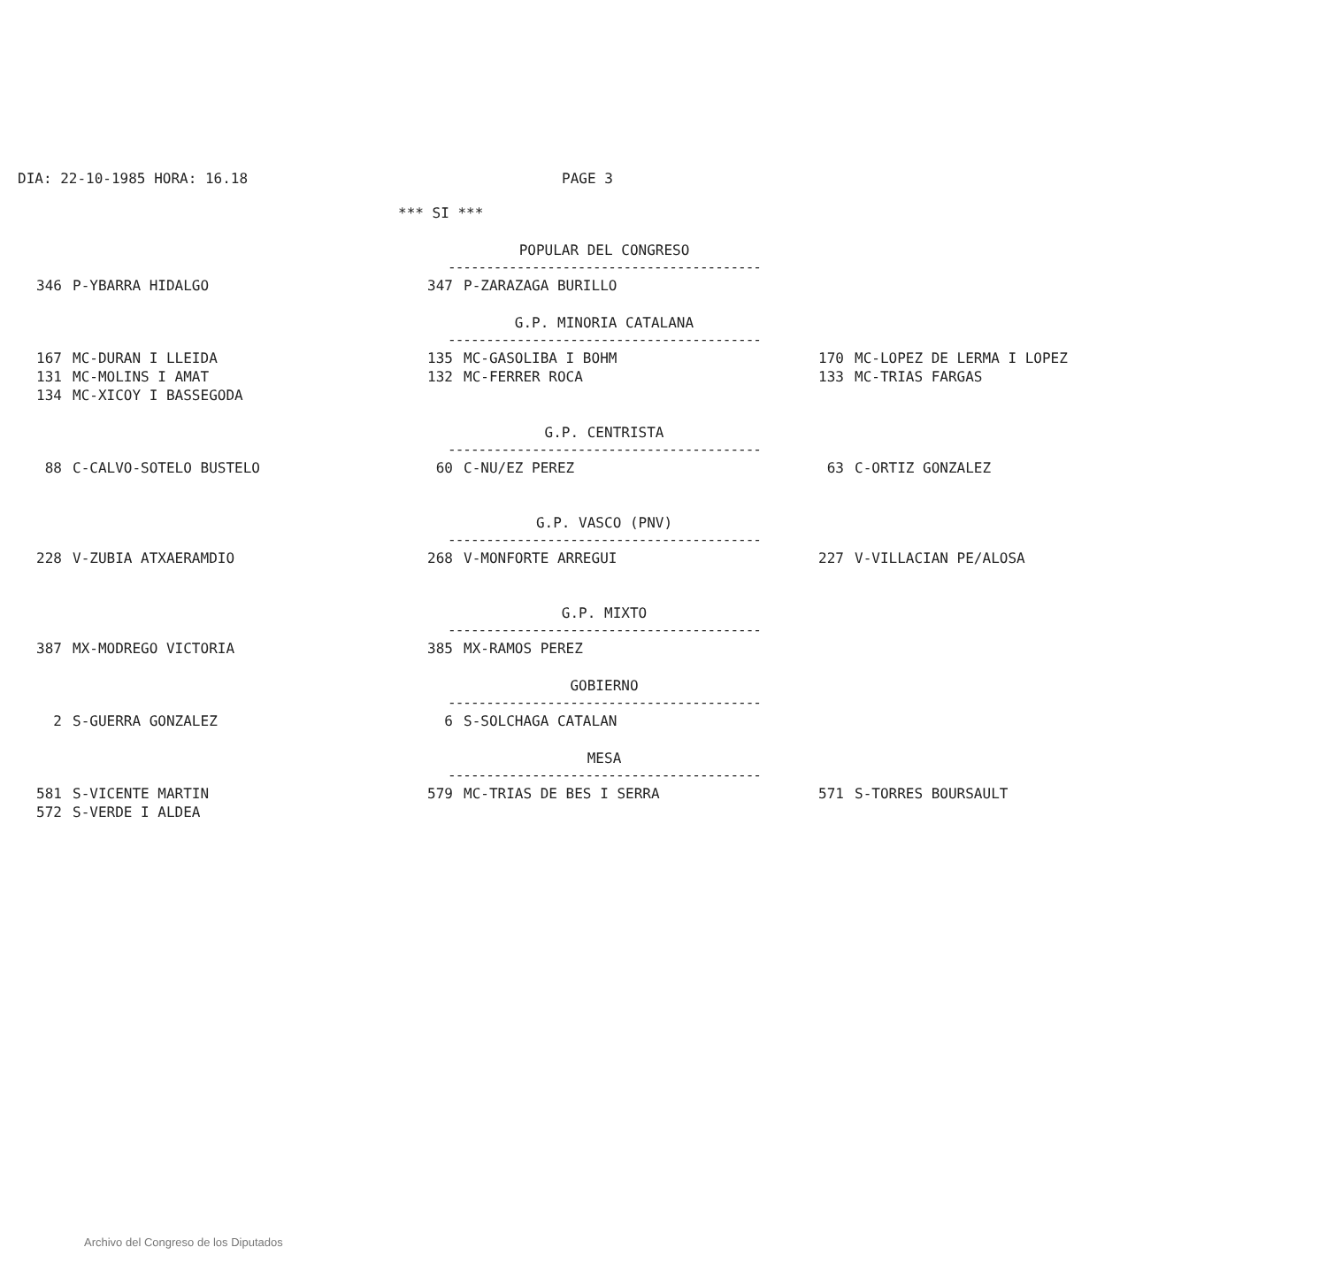DIA: 22-10-1985 HORA: 16.18 PAGE 3
| *** SI *** | | | | | |
| | | POPULAR DEL CONGRESO ----------------------------------------- | | | |
| 346 | P-YBARRA HIDALGO | 347 | P-ZARAZAGA BURILLO | | |
| | | G.P. MINORIA CATALANA ----------------------------------------- | | | |
| 167 | MC-DURAN I LLEIDA | 135 | MC-GASOLIBA I BOHM | 170 | MC-LOPEZ DE LERMA I LOPEZ |
| 131 | MC-MOLINS I AMAT | 132 | MC-FERRER ROCA | 133 | MC-TRIAS FARGAS |
| 134 | MC-XICOY I BASSEGODA | | | | |
| | | G.P. CENTRISTA ----------------------------------------- | | | |
| 88 | C-CALVO-SOTELO BUSTELO | 60 | C-NU/EZ PEREZ | 63 | C-ORTIZ GONZALEZ |
| | | G.P. VASCO (PNV) ----------------------------------------- | | | |
| 228 | V-ZUBIA ATXAERAMDIO | 268 | V-MONFORTE ARREGUI | 227 | V-VILLACIAN PE/ALOSA |
| | | G.P. MIXTO ----------------------------------------- | | | |
| 387 | MX-MODREGO VICTORIA | 385 | MX-RAMOS PEREZ | | |
| | | GOBIERNO ----------------------------------------- | | | |
| 2 | S-GUERRA GONZALEZ | 6 | S-SOLCHAGA CATALAN | | |
| | | MESA ----------------------------------------- | | | |
| 581 | S-VICENTE MARTIN | 579 | MC-TRIAS DE BES I SERRA | 571 | S-TORRES BOURSAULT |
| 572 | S-VERDE I ALDEA | | | | |
Archivo del Congreso de los Diputados